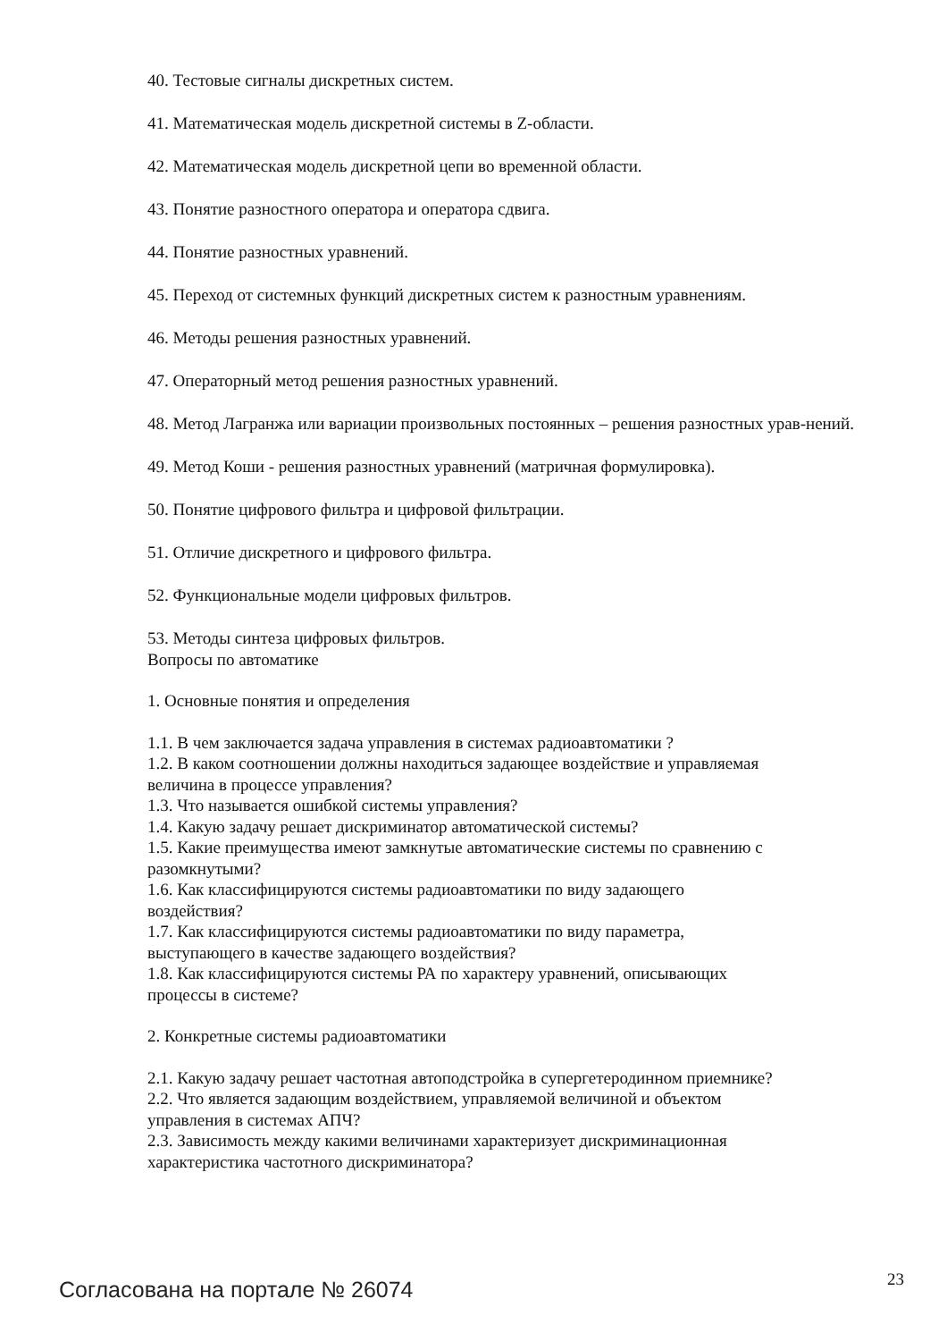40. Тестовые сигналы дискретных систем.
41. Математическая модель дискретной системы в Z-области.
42. Математическая модель дискретной цепи во временной области.
43. Понятие разностного оператора и оператора сдвига.
44. Понятие разностных уравнений.
45. Переход от системных функций дискретных систем к разностным уравнениям.
46. Методы решения разностных уравнений.
47. Операторный метод решения разностных уравнений.
48. Метод Лагранжа или вариации произвольных постоянных – решения разностных урав-нений.
49. Метод Коши - решения разностных уравнений (матричная формулировка).
50. Понятие цифрового фильтра и цифровой фильтрации.
51. Отличие дискретного и цифрового фильтра.
52. Функциональные модели цифровых фильтров.
53. Методы синтеза цифровых фильтров.
Вопросы по автоматике
1. Основные понятия и определения
1.1. В чем заключается задача управления в системах радиоавтоматики ?
1.2. В каком соотношении должны находиться задающее воздействие и управляемая
величина в процессе управления?
1.3. Что называется ошибкой системы управления?
1.4. Какую задачу решает дискриминатор автоматической системы?
1.5. Какие преимущества имеют замкнутые автоматические системы по сравнению с
разомкнутыми?
1.6. Как классифицируются системы радиоавтоматики по виду задающего
воздействия?
1.7. Как классифицируются системы радиоавтоматики по виду параметра,
выступающего в качестве задающего воздействия?
1.8. Как классифицируются системы РА по характеру уравнений, описывающих
процессы в системе?
2. Конкретные системы радиоавтоматики
2.1. Какую задачу решает частотная автоподстройка в супергетеродинном приемнике?
2.2. Что является задающим воздействием, управляемой величиной и объектом
управления в системах АПЧ?
2.3. Зависимость между какими величинами характеризует дискриминационная
характеристика частотного дискриминатора?
Согласована на портале № 26074 23